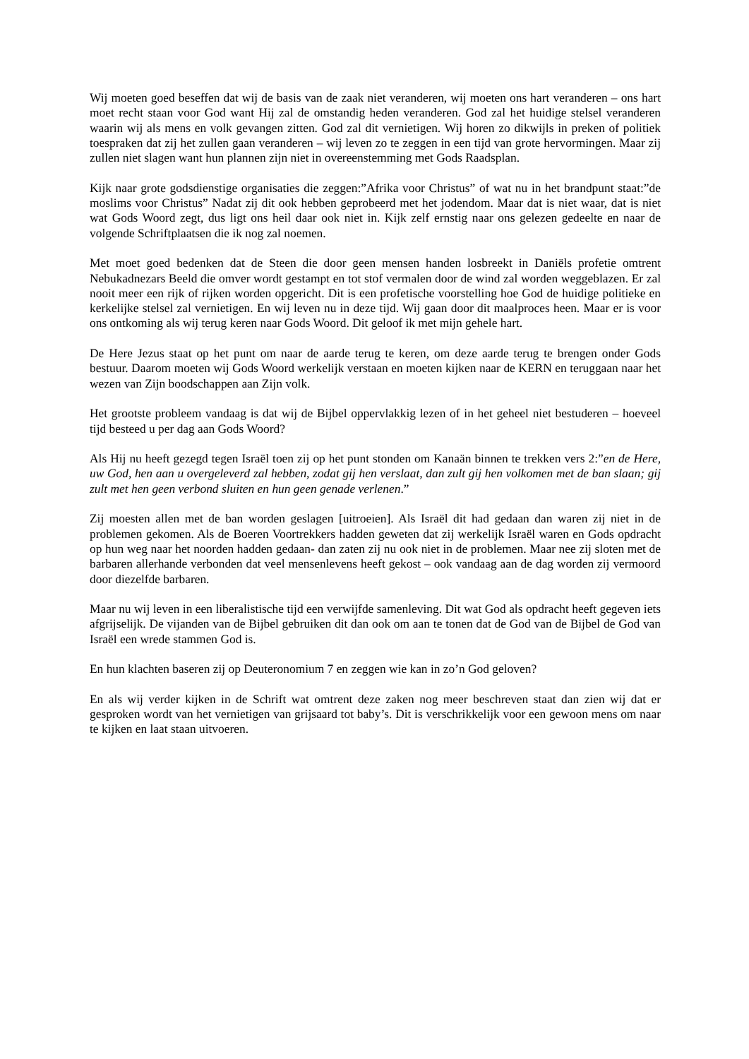Wij moeten goed beseffen dat wij de basis van de zaak niet veranderen, wij moeten ons hart veranderen – ons hart moet recht staan voor God want Hij zal de omstandig heden veranderen. God zal het huidige stelsel veranderen waarin wij als mens en volk gevangen zitten. God zal dit vernietigen. Wij horen zo dikwijls in preken of politiek toespraken dat zij het zullen gaan veranderen – wij leven zo te zeggen in een tijd van grote hervormingen. Maar zij zullen niet slagen want hun plannen zijn niet in overeenstemming met Gods Raadsplan.
Kijk naar grote godsdienstige organisaties die zeggen:”Afrika voor Christus” of wat nu in het brandpunt staat:”de moslims voor Christus” Nadat zij dit ook hebben geprobeerd met het jodendom. Maar dat is niet waar, dat is niet wat Gods Woord zegt, dus ligt ons heil daar ook niet in. Kijk zelf ernstig naar ons gelezen gedeelte en naar de volgende Schriftplaatsen die ik nog zal noemen.
Met moet goed bedenken dat de Steen die door geen mensen handen losbreekt in Daniëls profetie omtrent Nebukadnezars Beeld die omver wordt gestampt en tot stof vermalen door de wind zal worden weggeblazen. Er zal nooit meer een rijk of rijken worden opgericht. Dit is een profetische voorstelling hoe God de huidige politieke en kerkelijke stelsel zal vernietigen. En wij leven nu in deze tijd. Wij gaan door dit maalproces heen. Maar er is voor ons ontkoming als wij terug keren naar Gods Woord. Dit geloof ik met mijn gehele hart.
De Here Jezus staat op het punt om naar de aarde terug te keren, om deze aarde terug te brengen onder Gods bestuur. Daarom moeten wij Gods Woord werkelijk verstaan en moeten kijken naar de KERN en teruggaan naar het wezen van Zijn boodschappen aan Zijn volk.
Het grootste probleem vandaag is dat wij de Bijbel oppervlakkig lezen of in het geheel niet bestuderen – hoeveel tijd besteed u per dag aan Gods Woord?
Als Hij nu heeft gezegd tegen Israël toen zij op het punt stonden om Kanaän binnen te trekken vers 2:”en de Here, uw God, hen aan u overgeleverd zal hebben, zodat gij hen verslaat, dan zult gij hen volkomen met de ban slaan; gij zult met hen geen verbond sluiten en hun geen genade verlenen.”
Zij moesten allen met de ban worden geslagen [uitroeien]. Als Israël dit had gedaan dan waren zij niet in de problemen gekomen. Als de Boeren Voortrekkers hadden geweten dat zij werkelijk Israël waren en Gods opdracht op hun weg naar het noorden hadden gedaan- dan zaten zij nu ook niet in de problemen. Maar nee zij sloten met de barbaren allerhande verbonden dat veel mensenlevens heeft gekost – ook vandaag aan de dag worden zij vermoord door diezelfde barbaren.
Maar nu wij leven in een liberalistische tijd een verwijfde samenleving. Dit wat God als opdracht heeft gegeven iets afgrijselijk. De vijanden van de Bijbel gebruiken dit dan ook om aan te tonen dat de God van de Bijbel de God van Israël een wrede stammen God is.
En hun klachten baseren zij op Deuteronomium 7 en zeggen wie kan in zo’n God geloven?
En als wij verder kijken in de Schrift wat omtrent deze zaken nog meer beschreven staat dan zien wij dat er gesproken wordt van het vernietigen van grijsaard tot baby’s. Dit is verschrikkelijk voor een gewoon mens om naar te kijken en laat staan uitvoeren.